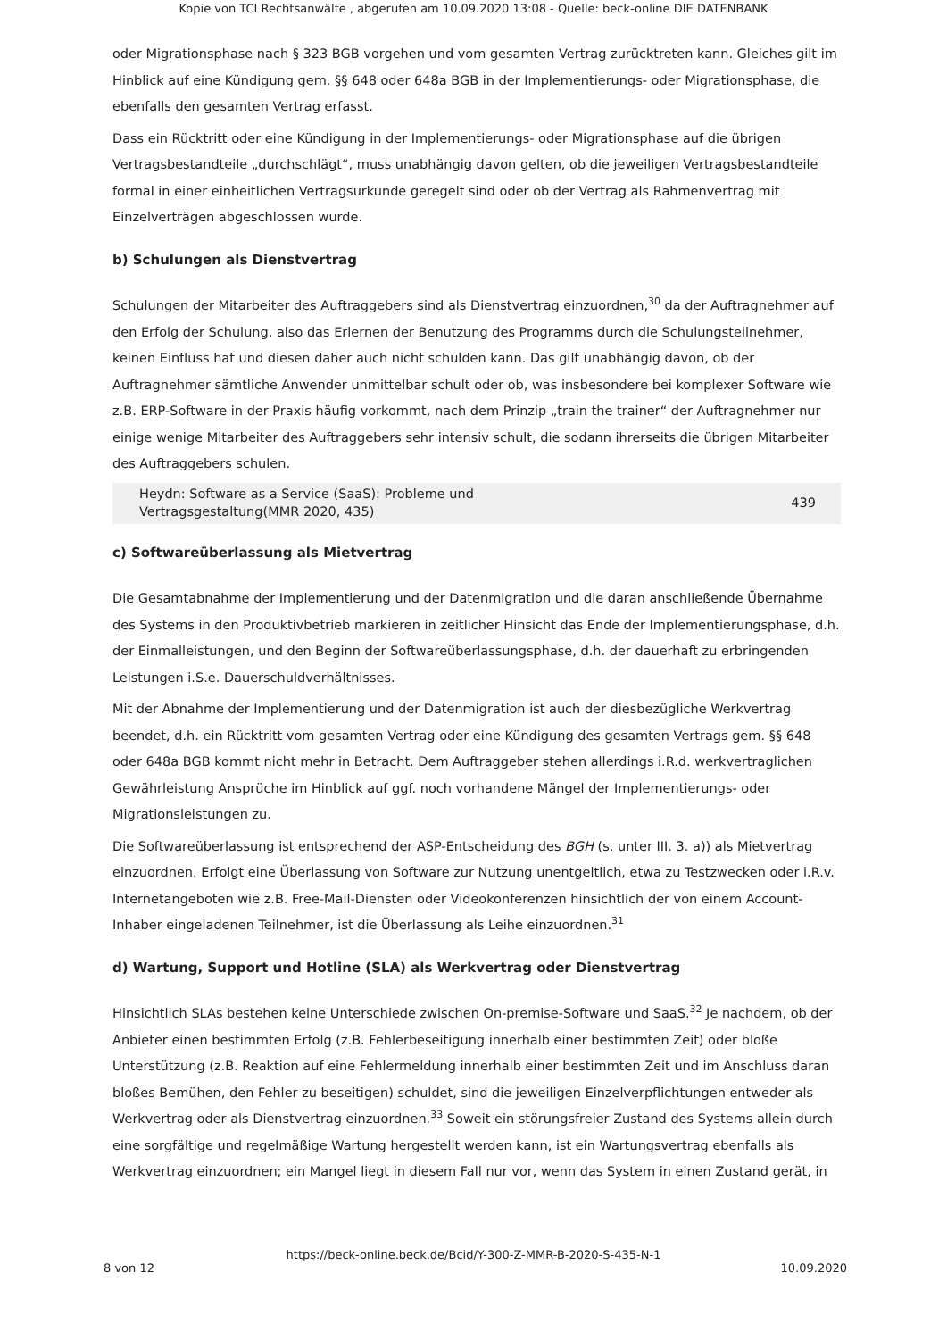Kopie von TCI Rechtsanwälte , abgerufen am 10.09.2020 13:08 - Quelle: beck-online DIE DATENBANK
oder Migrationsphase nach § 323 BGB vorgehen und vom gesamten Vertrag zurücktreten kann. Gleiches gilt im Hinblick auf eine Kündigung gem. §§ 648 oder 648a BGB in der Implementierungs- oder Migrationsphase, die ebenfalls den gesamten Vertrag erfasst.
Dass ein Rücktritt oder eine Kündigung in der Implementierungs- oder Migrationsphase auf die übrigen Vertragsbestandteile „durchschlägt“, muss unabhängig davon gelten, ob die jeweiligen Vertragsbestandteile formal in einer einheitlichen Vertragsurkunde geregelt sind oder ob der Vertrag als Rahmenvertrag mit Einzelverträgen abgeschlossen wurde.
b) Schulungen als Dienstvertrag
Schulungen der Mitarbeiter des Auftraggebers sind als Dienstvertrag einzuordnen,<sup>30</sup> da der Auftragnehmer auf den Erfolg der Schulung, also das Erlernen der Benutzung des Programms durch die Schulungsteilnehmer, keinen Einfluss hat und diesen daher auch nicht schulden kann. Das gilt unabhängig davon, ob der Auftragnehmer sämtliche Anwender unmittelbar schult oder ob, was insbesondere bei komplexer Software wie z.B. ERP-Software in der Praxis häufig vorkommt, nach dem Prinzip „train the trainer“ der Auftragnehmer nur einige wenige Mitarbeiter des Auftraggebers sehr intensiv schult, die sodann ihrerseits die übrigen Mitarbeiter des Auftraggebers schulen.
Heydn: Software as a Service (SaaS): Probleme und
Vertragsgestaltung(MMR 2020, 435) 439
c) Softwareüberlassung als Mietvertrag
Die Gesamtabnahme der Implementierung und der Datenmigration und die daran anschließende Übernahme des Systems in den Produktivbetrieb markieren in zeitlicher Hinsicht das Ende der Implementierungsphase, d.h. der Einmalleistungen, und den Beginn der Softwareüberlassungsphase, d.h. der dauerhaft zu erbringenden Leistungen i.S.e. Dauerschuldverhältnisses.
Mit der Abnahme der Implementierung und der Datenmigration ist auch der diesbezügliche Werkvertrag beendet, d.h. ein Rücktritt vom gesamten Vertrag oder eine Kündigung des gesamten Vertrags gem. §§ 648 oder 648a BGB kommt nicht mehr in Betracht. Dem Auftraggeber stehen allerdings i.R.d. werkvertraglichen Gewährleistung Ansprüche im Hinblick auf ggf. noch vorhandene Mängel der Implementierungs- oder Migrationsleistungen zu.
Die Softwareüberlassung ist entsprechend der ASP-Entscheidung des BGH (s. unter III. 3. a)) als Mietvertrag einzuordnen. Erfolgt eine Überlassung von Software zur Nutzung unentgeltlich, etwa zu Testzwecken oder i.R.v. Internetangeboten wie z.B. Free-Mail-Diensten oder Videokonferenzen hinsichtlich der von einem Account-Inhaber eingeladenen Teilnehmer, ist die Überlassung als Leihe einzuordnen.<sup>31</sup>
d) Wartung, Support und Hotline (SLA) als Werkvertrag oder Dienstvertrag
Hinsichtlich SLAs bestehen keine Unterschiede zwischen On-premise-Software und SaaS.<sup>32</sup> Je nachdem, ob der Anbieter einen bestimmten Erfolg (z.B. Fehlerbeseitigung innerhalb einer bestimmten Zeit) oder bloße Unterstützung (z.B. Reaktion auf eine Fehlermeldung innerhalb einer bestimmten Zeit und im Anschluss daran bloßes Bemühen, den Fehler zu beseitigen) schuldet, sind die jeweiligen Einzelverpflichtungen entweder als Werkvertrag oder als Dienstvertrag einzuordnen.<sup>33</sup> Soweit ein störungsfreier Zustand des Systems allein durch eine sorgfältige und regelmäßige Wartung hergestellt werden kann, ist ein Wartungsvertrag ebenfalls als Werkvertrag einzuordnen; ein Mangel liegt in diesem Fall nur vor, wenn das System in einen Zustand gerät, in
https://beck-online.beck.de/Bcid/Y-300-Z-MMR-B-2020-S-435-N-1
8 von 12 10.09.2020